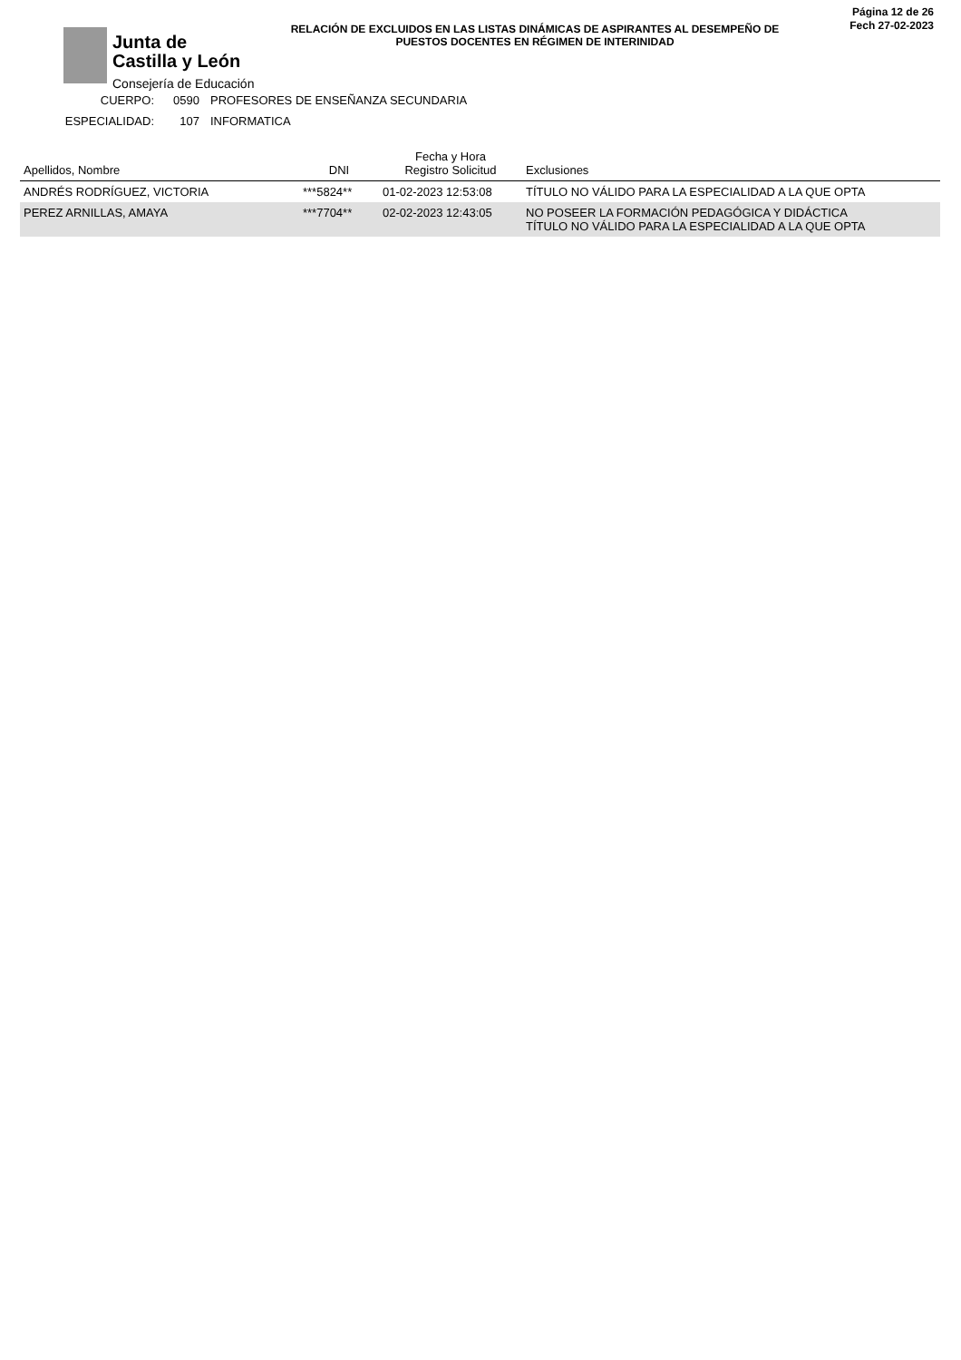Junta de
Castilla y León
Consejería de Educación
Página 12 de 26
Fech 27-02-2023
RELACIÓN DE EXCLUIDOS EN LAS LISTAS DINÁMICAS DE ASPIRANTES AL DESEMPEÑO DE PUESTOS DOCENTES EN RÉGIMEN DE INTERINIDAD
CUERPO: 0590 PROFESORES DE ENSEÑANZA SECUNDARIA
ESPECIALIDAD: 107 INFORMATICA
| Apellidos, Nombre | DNI | Fecha y Hora Registro Solicitud | Exclusiones |
| --- | --- | --- | --- |
| ANDRÉS RODRÍGUEZ, VICTORIA | ***5824** | 01-02-2023 12:53:08 | TÍTULO NO VÁLIDO PARA LA ESPECIALIDAD A LA QUE OPTA |
| PEREZ ARNILLAS, AMAYA | ***7704** | 02-02-2023 12:43:05 | NO POSEER LA FORMACIÓN PEDAGÓGICA Y DIDÁCTICA TÍTULO NO VÁLIDO PARA LA ESPECIALIDAD A LA QUE OPTA |